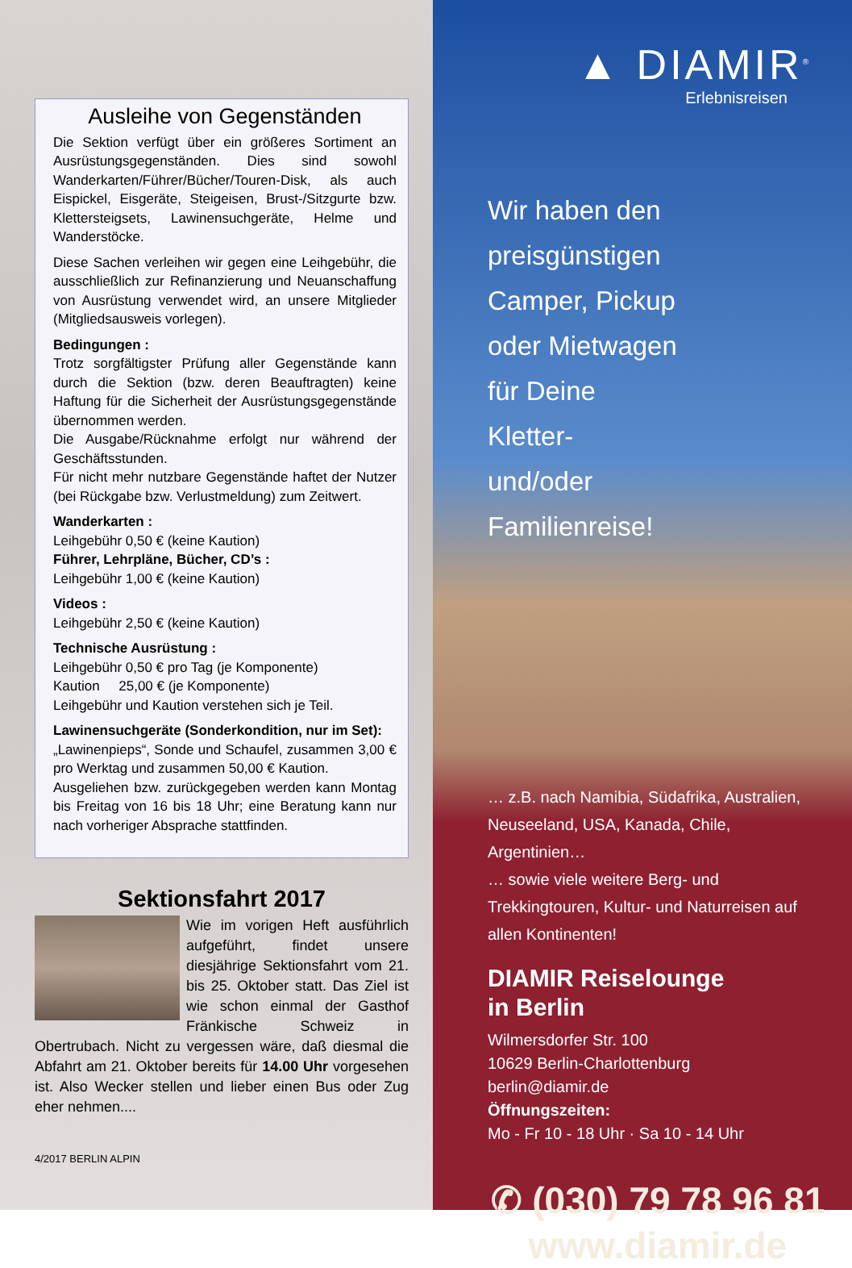Ausleihe von Gegenständen
Die Sektion verfügt über ein größeres Sortiment an Ausrüstungsgegenständen. Dies sind sowohl Wanderkarten/Führer/Bücher/Touren-Disk, als auch Eispickel, Eisgeräte, Steigeisen, Brust-/Sitzgurte bzw. Klettersteigsets, Lawinensuchgeräte, Helme und Wanderstöcke.
Diese Sachen verleihen wir gegen eine Leihgebühr, die ausschließlich zur Refinanzierung und Neuanschaffung von Ausrüstung verwendet wird, an unsere Mitglieder (Mitgliedsausweis vorlegen).
Bedingungen :
Trotz sorgfältigster Prüfung aller Gegenstände kann durch die Sektion (bzw. deren Beauftragten) keine Haftung für die Sicherheit der Ausrüstungsgegenstände übernommen werden.
Die Ausgabe/Rücknahme erfolgt nur während der Geschäftsstunden.
Für nicht mehr nutzbare Gegenstände haftet der Nutzer (bei Rückgabe bzw. Verlustmeldung) zum Zeitwert.
Wanderkarten :
Leihgebühr 0,50 € (keine Kaution)
Führer, Lehrpläne, Bücher, CD’s :
Leihgebühr 1,00 € (keine Kaution)
Videos :
Leihgebühr 2,50 € (keine Kaution)
Technische Ausrüstung :
Leihgebühr 0,50 € pro Tag (je Komponente)
Kaution 25,00 € (je Komponente)
Leihgebühr und Kaution verstehen sich je Teil.
Lawinensuchgeräte (Sonderkondition, nur im Set):
„Lawinenpieps“, Sonde und Schaufel, zusammen 3,00 € pro Werktag und zusammen 50,00 € Kaution.
Ausgeliehen bzw. zurückgegeben werden kann Montag bis Freitag von 16 bis 18 Uhr; eine Beratung kann nur nach vorheriger Absprache stattfinden.
Sektionsfahrt 2017
Wie im vorigen Heft ausführlich aufgeführt, findet unsere diesjährige Sektionsfahrt vom 21. bis 25. Oktober statt. Das Ziel ist wie schon einmal der Gasthof Fränkische Schweiz in Obertrubach. Nicht zu vergessen wäre, daß diesmal die Abfahrt am 21. Oktober bereits für 14.00 Uhr vorgesehen ist. Also Wecker stellen und lieber einen Bus oder Zug eher nehmen....
4/2017 BERLIN ALPIN
▲ DIAMIR<sup>®</sup>
Erlebnisreisen
Wir haben den
preisgünstigen
Camper, Pickup
oder Mietwagen
für Deine
Kletter-
und/oder
Familienreise!
… z.B. nach Namibia, Südafrika, Australien, Neuseeland, USA, Kanada, Chile, Argentinien…
… sowie viele weitere Berg- und Trekkingtouren, Kultur- und Naturreisen auf allen Kontinenten!
DIAMIR Reiselounge
in Berlin
Wilmersdorfer Str. 100
10629 Berlin-Charlottenburg
berlin@diamir.de
Öffnungszeiten:
Mo - Fr 10 - 18 Uhr · Sa 10 - 14 Uhr
✆ (030) 79 78 96 81
www.diamir.de